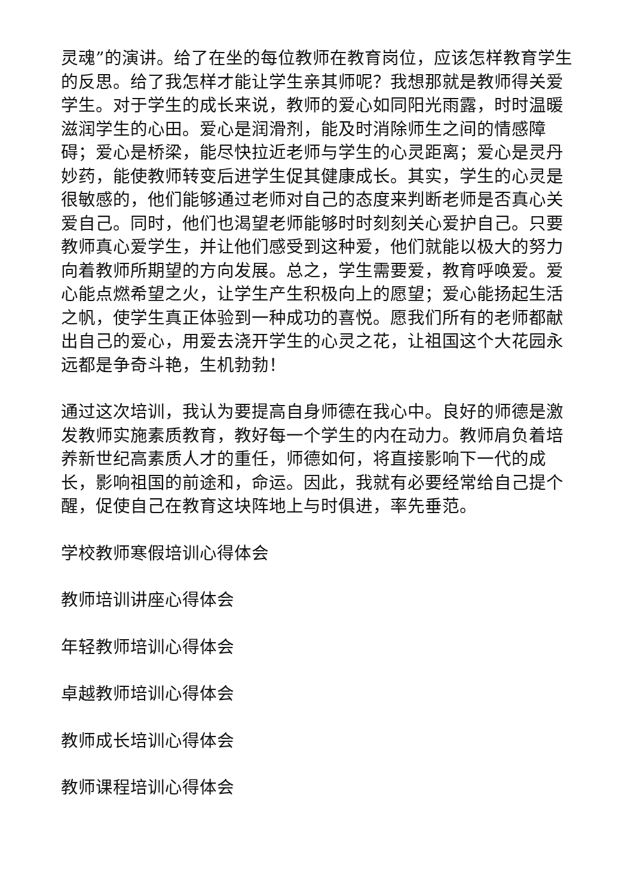灵魂”的演讲。给了在坐的每位教师在教育岗位，应该怎样教育学生的反思。给了我怎样才能让学生亲其师呢？我想那就是教师得关爱学生。对于学生的成长来说，教师的爱心如同阳光雨露，时时温暖滋润学生的心田。爱心是润滑剂，能及时消除师生之间的情感障碍；爱心是桥梁，能尽快拉近老师与学生的心灵距离；爱心是灵丹妙药，能使教师转变后进学生促其健康成长。其实，学生的心灵是很敏感的，他们能够通过老师对自己的态度来判断老师是否真心关爱自己。同时，他们也渴望老师能够时时刻刻关心爱护自己。只要教师真心爱学生，并让他们感受到这种爱，他们就能以极大的努力向着教师所期望的方向发展。总之，学生需要爱，教育呼唤爱。爱心能点燃希望之火，让学生产生积极向上的愿望；爱心能扬起生活之帆，使学生真正体验到一种成功的喜悦。愿我们所有的老师都献出自己的爱心，用爱去浇开学生的心灵之花，让祖国这个大花园永远都是争奇斗艳，生机勃勃！
通过这次培训，我认为要提高自身师德在我心中。良好的师德是激发教师实施素质教育，教好每一个学生的内在动力。教师肩负着培养新世纪高素质人才的重任，师德如何，将直接影响下一代的成长，影响祖国的前途和，命运。因此，我就有必要经常给自己提个醒，促使自己在教育这块阵地上与时俱进，率先垂范。
学校教师寒假培训心得体会
教师培训讲座心得体会
年轻教师培训心得体会
卓越教师培训心得体会
教师成长培训心得体会
教师课程培训心得体会